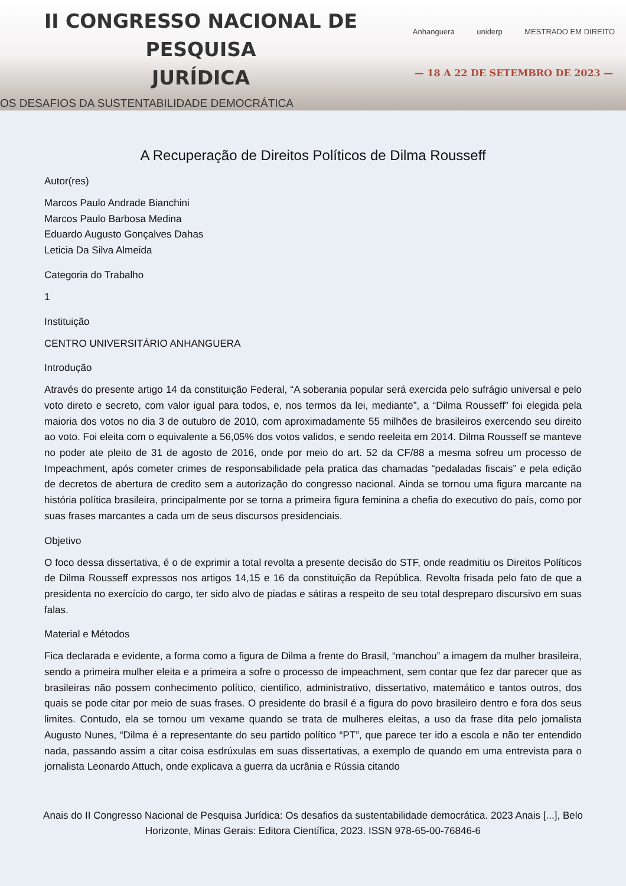II CONGRESSO NACIONAL DE PESQUISA
JURÍDICA
OS DESAFIOS DA SUSTENTABILIDADE DEMOCRÁTICA
Anhanguera uniderp MESTRADO EM DIREITO
— 18 A 22 DE SETEMBRO DE 2023 —
A Recuperação de Direitos Políticos de Dilma Rousseff
Autor(res)
Marcos Paulo Andrade Bianchini
Marcos Paulo Barbosa Medina
Eduardo Augusto Gonçalves Dahas
Leticia Da Silva Almeida
Categoria do Trabalho
1
Instituição
CENTRO UNIVERSITÁRIO ANHANGUERA
Introdução
Através do presente artigo 14 da constituição Federal, “A soberania popular será exercida pelo sufrágio universal e pelo voto direto e secreto, com valor igual para todos, e, nos termos da lei, mediante”, a “Dilma Rousseff” foi elegida pela maioria dos votos no dia 3 de outubro de 2010, com aproximadamente 55 milhões de brasileiros exercendo seu direito ao voto. Foi eleita com o equivalente a 56,05% dos votos validos, e sendo reeleita em 2014. Dilma Rousseff se manteve no poder ate pleito de 31 de agosto de 2016, onde por meio do art. 52 da CF/88 a mesma sofreu um processo de Impeachment, após cometer crimes de responsabilidade pela pratica das chamadas “pedaladas fiscais” e pela edição de decretos de abertura de credito sem a autorização do congresso nacional. Ainda se tornou uma figura marcante na história política brasileira, principalmente por se torna a primeira figura feminina a chefia do executivo do país, como por suas frases marcantes a cada um de seus discursos presidenciais.
Objetivo
O foco dessa dissertativa, é o de exprimir a total revolta a presente decisão do STF, onde readmitiu os Direitos Políticos de Dilma Rousseff expressos nos artigos 14,15 e 16 da constituição da República. Revolta frisada pelo fato de que a presidenta no exercício do cargo, ter sido alvo de piadas e sátiras a respeito de seu total despreparo discursivo em suas falas.
Material e Métodos
Fica declarada e evidente, a forma como a figura de Dilma a frente do Brasil, “manchou” a imagem da mulher brasileira, sendo a primeira mulher eleita e a primeira a sofre o processo de impeachment, sem contar que fez dar parecer que as brasileiras não possem conhecimento político, cientifico, administrativo, dissertativo, matemático e tantos outros, dos quais se pode citar por meio de suas frases. O presidente do brasil é a figura do povo brasileiro dentro e fora dos seus limites. Contudo, ela se tornou um vexame quando se trata de mulheres eleitas, a uso da frase dita pelo jornalista Augusto Nunes, “Dilma é a representante do seu partido político “PT”, que parece ter ido a escola e não ter entendido nada, passando assim a citar coisa esdrúxulas em suas dissertativas, a exemplo de quando em uma entrevista para o jornalista Leonardo Attuch, onde explicava a guerra da ucrânia e Rússia citando
Anais do II Congresso Nacional de Pesquisa Jurídica: Os desafios da sustentabilidade democrática. 2023 Anais [...], Belo Horizonte, Minas Gerais: Editora Científica, 2023. ISSN 978-65-00-76846-6